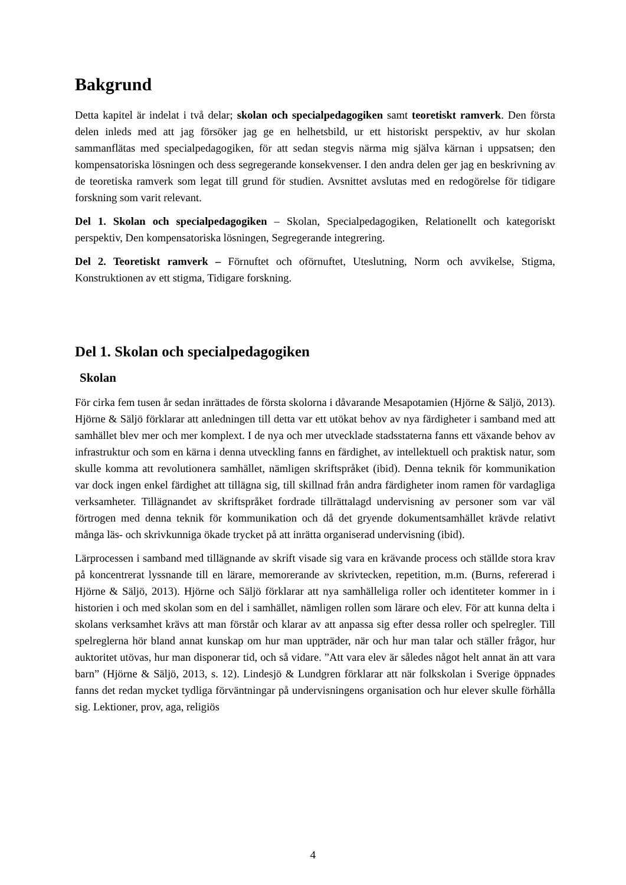Bakgrund
Detta kapitel är indelat i två delar; skolan och specialpedagogiken samt teoretiskt ramverk. Den första delen inleds med att jag försöker jag ge en helhetsbild, ur ett historiskt perspektiv, av hur skolan sammanflätas med specialpedagogiken, för att sedan stegvis närma mig själva kärnan i uppsatsen; den kompensatoriska lösningen och dess segregerande konsekvenser. I den andra delen ger jag en beskrivning av de teoretiska ramverk som legat till grund för studien. Avsnittet avslutas med en redogörelse för tidigare forskning som varit relevant.
Del 1. Skolan och specialpedagogiken – Skolan, Specialpedagogiken, Relationellt och kategoriskt perspektiv, Den kompensatoriska lösningen, Segregerande integrering.
Del 2. Teoretiskt ramverk – Förnuftet och oförnuftet, Uteslutning, Norm och avvikelse, Stigma, Konstruktionen av ett stigma, Tidigare forskning.
Del 1. Skolan och specialpedagogiken
Skolan
För cirka fem tusen år sedan inrättades de första skolorna i dåvarande Mesapotamien (Hjörne & Säljö, 2013). Hjörne & Säljö förklarar att anledningen till detta var ett utökat behov av nya färdigheter i samband med att samhället blev mer och mer komplext. I de nya och mer utvecklade stadsstaterna fanns ett växande behov av infrastruktur och som en kärna i denna utveckling fanns en färdighet, av intellektuell och praktisk natur, som skulle komma att revolutionera samhället, nämligen skriftspråket (ibid). Denna teknik för kommunikation var dock ingen enkel färdighet att tillägna sig, till skillnad från andra färdigheter inom ramen för vardagliga verksamheter. Tillägnandet av skriftspråket fordrade tillrättalagd undervisning av personer som var väl förtrogen med denna teknik för kommunikation och då det gryende dokumentsamhället krävde relativt många läs- och skrivkunniga ökade trycket på att inrätta organiserad undervisning (ibid).
Lärprocessen i samband med tillägnande av skrift visade sig vara en krävande process och ställde stora krav på koncentrerat lyssnande till en lärare, memorerande av skrivtecken, repetition, m.m. (Burns, refererad i Hjörne & Säljö, 2013). Hjörne och Säljö förklarar att nya samhälleliga roller och identiteter kommer in i historien i och med skolan som en del i samhället, nämligen rollen som lärare och elev. För att kunna delta i skolans verksamhet krävs att man förstår och klarar av att anpassa sig efter dessa roller och spelregler. Till spelreglerna hör bland annat kunskap om hur man uppträder, när och hur man talar och ställer frågor, hur auktoritet utövas, hur man disponerar tid, och så vidare. ”Att vara elev är således något helt annat än att vara barn” (Hjörne & Säljö, 2013, s. 12). Lindesjö & Lundgren förklarar att när folkskolan i Sverige öppnades fanns det redan mycket tydliga förväntningar på undervisningens organisation och hur elever skulle förhålla sig. Lektioner, prov, aga, religiös
4